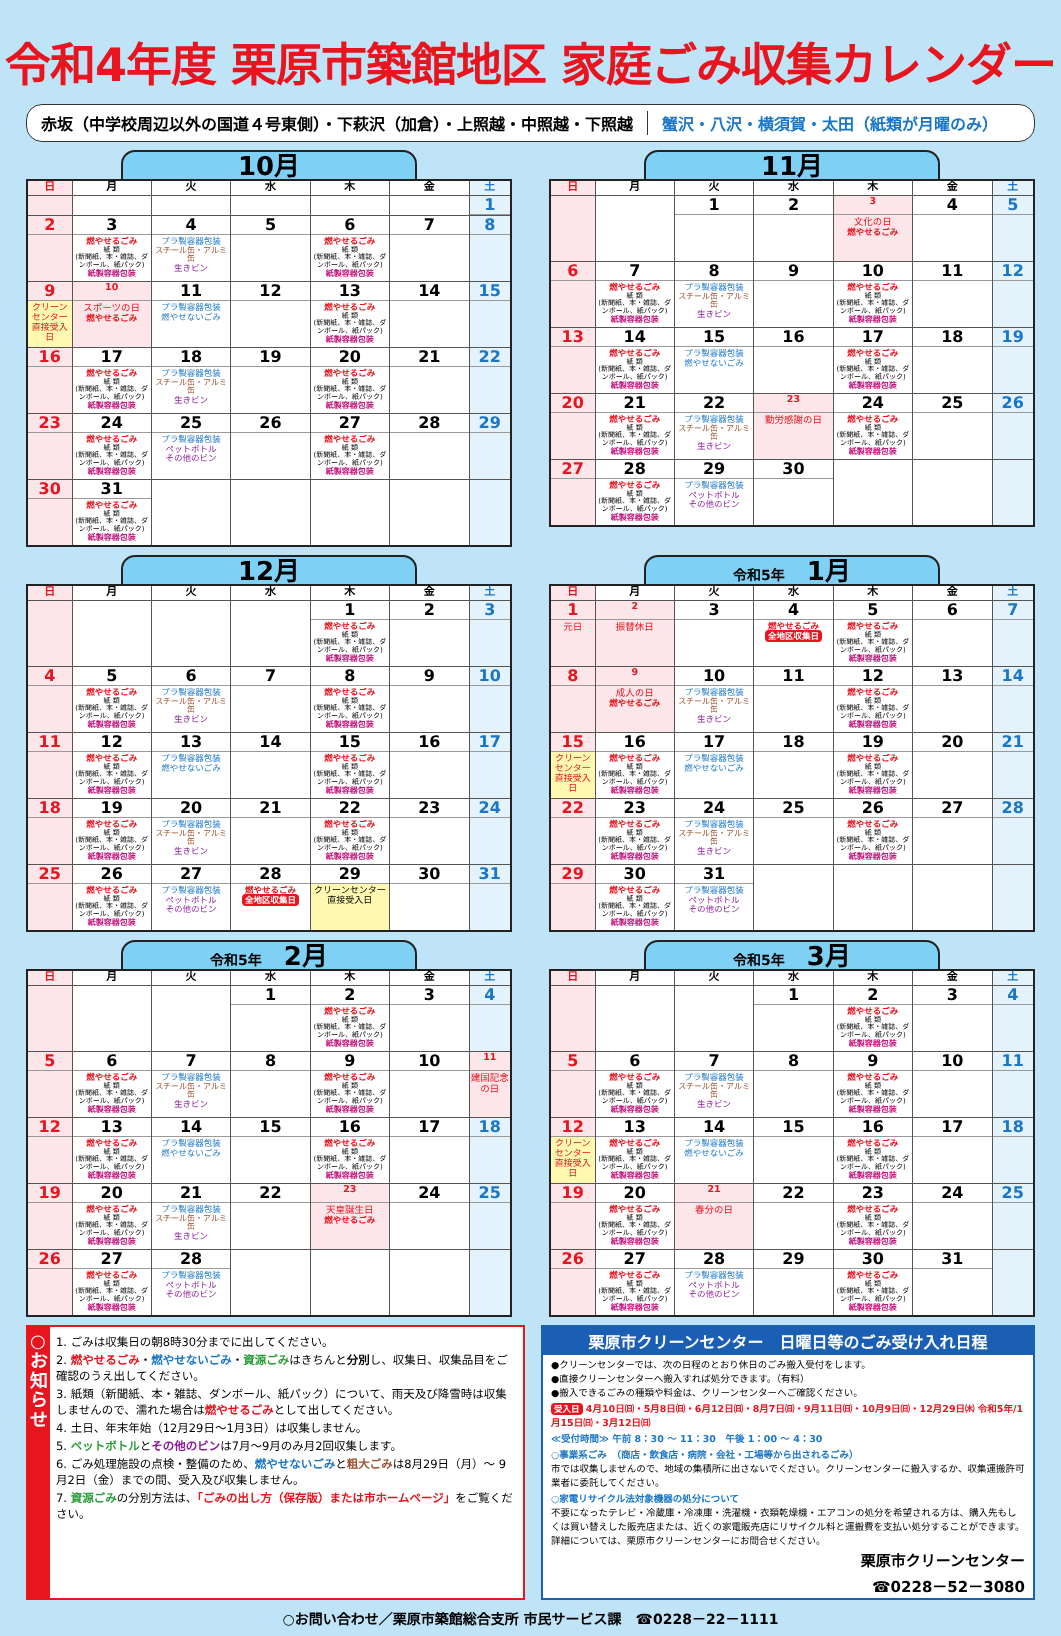令和4年度 栗原市築館地区 家庭ごみ収集カレンダー
赤坂（中学校周辺以外の国道４号東側）・下萩沢（加倉）・上照越・中照越・下照越
蟹沢・八沢・横須賀・太田（紙類が月曜のみ）
10月
| 日 | 月 | 火 | 水 | 木 | 金 | 土 |
| --- | --- | --- | --- | --- | --- | --- |
| | | | | | | 1 |
| 2 | 3 燃やせるごみ 紙 類 (新聞紙、本・雑誌、ダンボール、紙パック) 紙製容器包装 | 4 プラ製容器包装 スチール缶・アルミ缶 生きビン | 5 | 6 燃やせるごみ 紙 類 (新聞紙、本・雑誌、ダンボール、紙パック) 紙製容器包装 | 7 | 8 |
| 9 クリーンセンター直接受入日 | 10 スポーツの日 燃やせるごみ | 11 プラ製容器包装 燃やせないごみ | 12 | 13 燃やせるごみ 紙 類 (新聞紙、本・雑誌、ダンボール、紙パック) 紙製容器包装 | 14 | 15 |
| 16 | 17 燃やせるごみ 紙 類 (新聞紙、本・雑誌、ダンボール、紙パック) 紙製容器包装 | 18 プラ製容器包装 スチール缶・アルミ缶 生きビン | 19 | 20 燃やせるごみ 紙 類 (新聞紙、本・雑誌、ダンボール、紙パック) 紙製容器包装 | 21 | 22 |
| 23 | 24 燃やせるごみ 紙 類 (新聞紙、本・雑誌、ダンボール、紙パック) 紙製容器包装 | 25 プラ製容器包装 ペットボトル その他のビン | 26 | 27 燃やせるごみ 紙 類 (新聞紙、本・雑誌、ダンボール、紙パック) 紙製容器包装 | 28 | 29 |
| 30 | 31 燃やせるごみ 紙 類 (新聞紙、本・雑誌、ダンボール、紙パック) 紙製容器包装 | | | | | |
11月
| 日 | 月 | 火 | 水 | 木 | 金 | 土 |
| --- | --- | --- | --- | --- | --- | --- |
| | | 1 | 2 | 3 文化の日 燃やせるごみ | 4 | 5 |
| 6 | 7 燃やせるごみ 紙 類 (新聞紙、本・雑誌、ダンボール、紙パック) 紙製容器包装 | 8 プラ製容器包装 スチール缶・アルミ缶 生きビン | 9 | 10 燃やせるごみ 紙 類 (新聞紙、本・雑誌、ダンボール、紙パック) 紙製容器包装 | 11 | 12 |
| 13 | 14 燃やせるごみ 紙 類 (新聞紙、本・雑誌、ダンボール、紙パック) 紙製容器包装 | 15 プラ製容器包装 燃やせないごみ | 16 | 17 燃やせるごみ 紙 類 (新聞紙、本・雑誌、ダンボール、紙パック) 紙製容器包装 | 18 | 19 |
| 20 | 21 燃やせるごみ 紙 類 (新聞紙、本・雑誌、ダンボール、紙パック) 紙製容器包装 | 22 プラ製容器包装 スチール缶・アルミ缶 生きビン | 23 勤労感謝の日 | 24 燃やせるごみ 紙 類 (新聞紙、本・雑誌、ダンボール、紙パック) 紙製容器包装 | 25 | 26 |
| 27 | 28 燃やせるごみ 紙 類 (新聞紙、本・雑誌、ダンボール、紙パック) 紙製容器包装 | 29 プラ製容器包装 ペットボトル その他のビン | 30 | | | |
12月
| 日 | 月 | 火 | 水 | 木 | 金 | 土 |
| --- | --- | --- | --- | --- | --- | --- |
| | | | | 1 燃やせるごみ 紙 類 (新聞紙、本・雑誌、ダンボール、紙パック) 紙製容器包装 | 2 | 3 |
| 4 | 5 燃やせるごみ 紙 類 (新聞紙、本・雑誌、ダンボール、紙パック) 紙製容器包装 | 6 プラ製容器包装 スチール缶・アルミ缶 生きビン | 7 | 8 燃やせるごみ 紙 類 (新聞紙、本・雑誌、ダンボール、紙パック) 紙製容器包装 | 9 | 10 |
| 11 | 12 燃やせるごみ 紙 類 (新聞紙、本・雑誌、ダンボール、紙パック) 紙製容器包装 | 13 プラ製容器包装 燃やせないごみ | 14 | 15 燃やせるごみ 紙 類 (新聞紙、本・雑誌、ダンボール、紙パック) 紙製容器包装 | 16 | 17 |
| 18 | 19 燃やせるごみ 紙 類 (新聞紙、本・雑誌、ダンボール、紙パック) 紙製容器包装 | 20 プラ製容器包装 スチール缶・アルミ缶 生きビン | 21 | 22 燃やせるごみ 紙 類 (新聞紙、本・雑誌、ダンボール、紙パック) 紙製容器包装 | 23 | 24 |
| 25 | 26 燃やせるごみ 紙 類 (新聞紙、本・雑誌、ダンボール、紙パック) 紙製容器包装 | 27 プラ製容器包装 ペットボトル その他のビン | 28 燃やせるごみ 全地区収集日 | 29 クリーンセンター直接受入日 | 30 | 31 |
令和5年 1月
| 日 | 月 | 火 | 水 | 木 | 金 | 土 |
| --- | --- | --- | --- | --- | --- | --- |
| 1 元日 | 2 振替休日 | 3 | 4 燃やせるごみ 全地区収集日 | 5 燃やせるごみ 紙 類 (新聞紙、本・雑誌、ダンボール、紙パック) 紙製容器包装 | 6 | 7 |
| 8 | 9 成人の日 燃やせるごみ | 10 プラ製容器包装 スチール缶・アルミ缶 生きビン | 11 | 12 燃やせるごみ 紙 類 (新聞紙、本・雑誌、ダンボール、紙パック) 紙製容器包装 | 13 | 14 |
| 15 クリーンセンター直接受入日 | 16 燃やせるごみ 紙 類 (新聞紙、本・雑誌、ダンボール、紙パック) 紙製容器包装 | 17 プラ製容器包装 燃やせないごみ | 18 | 19 燃やせるごみ 紙 類 (新聞紙、本・雑誌、ダンボール、紙パック) 紙製容器包装 | 20 | 21 |
| 22 | 23 燃やせるごみ 紙 類 (新聞紙、本・雑誌、ダンボール、紙パック) 紙製容器包装 | 24 プラ製容器包装 スチール缶・アルミ缶 生きビン | 25 | 26 燃やせるごみ 紙 類 (新聞紙、本・雑誌、ダンボール、紙パック) 紙製容器包装 | 27 | 28 |
| 29 | 30 燃やせるごみ 紙 類 (新聞紙、本・雑誌、ダンボール、紙パック) 紙製容器包装 | 31 プラ製容器包装 ペットボトル その他のビン | | | | |
令和5年 2月
| 日 | 月 | 火 | 水 | 木 | 金 | 土 |
| --- | --- | --- | --- | --- | --- | --- |
| | | | 1 | 2 燃やせるごみ 紙 類 (新聞紙、本・雑誌、ダンボール、紙パック) 紙製容器包装 | 3 | 4 |
| 5 | 6 燃やせるごみ 紙 類 (新聞紙、本・雑誌、ダンボール、紙パック) 紙製容器包装 | 7 プラ製容器包装 スチール缶・アルミ缶 生きビン | 8 | 9 燃やせるごみ 紙 類 (新聞紙、本・雑誌、ダンボール、紙パック) 紙製容器包装 | 10 | 11 建国記念の日 |
| 12 | 13 燃やせるごみ 紙 類 (新聞紙、本・雑誌、ダンボール、紙パック) 紙製容器包装 | 14 プラ製容器包装 燃やせないごみ | 15 | 16 燃やせるごみ 紙 類 (新聞紙、本・雑誌、ダンボール、紙パック) 紙製容器包装 | 17 | 18 |
| 19 | 20 燃やせるごみ 紙 類 (新聞紙、本・雑誌、ダンボール、紙パック) 紙製容器包装 | 21 プラ製容器包装 スチール缶・アルミ缶 生きビン | 22 | 23 天皇誕生日 燃やせるごみ | 24 | 25 |
| 26 | 27 燃やせるごみ 紙 類 (新聞紙、本・雑誌、ダンボール、紙パック) 紙製容器包装 | 28 プラ製容器包装 ペットボトル その他のビン | | | | |
令和5年 3月
| 日 | 月 | 火 | 水 | 木 | 金 | 土 |
| --- | --- | --- | --- | --- | --- | --- |
| | | | 1 | 2 燃やせるごみ 紙 類 (新聞紙、本・雑誌、ダンボール、紙パック) 紙製容器包装 | 3 | 4 |
| 5 | 6 燃やせるごみ 紙 類 (新聞紙、本・雑誌、ダンボール、紙パック) 紙製容器包装 | 7 プラ製容器包装 スチール缶・アルミ缶 生きビン | 8 | 9 燃やせるごみ 紙 類 (新聞紙、本・雑誌、ダンボール、紙パック) 紙製容器包装 | 10 | 11 |
| 12 クリーンセンター直接受入日 | 13 燃やせるごみ 紙 類 (新聞紙、本・雑誌、ダンボール、紙パック) 紙製容器包装 | 14 プラ製容器包装 燃やせないごみ | 15 | 16 燃やせるごみ 紙 類 (新聞紙、本・雑誌、ダンボール、紙パック) 紙製容器包装 | 17 | 18 |
| 19 | 20 燃やせるごみ 紙 類 (新聞紙、本・雑誌、ダンボール、紙パック) 紙製容器包装 | 21 春分の日 | 22 | 23 燃やせるごみ 紙 類 (新聞紙、本・雑誌、ダンボール、紙パック) 紙製容器包装 | 24 | 25 |
| 26 | 27 燃やせるごみ 紙 類 (新聞紙、本・雑誌、ダンボール、紙パック) 紙製容器包装 | 28 プラ製容器包装 ペットボトル その他のビン | 29 | 30 燃やせるごみ 紙 類 (新聞紙、本・雑誌、ダンボール、紙パック) 紙製容器包装 | 31 | |
○お知らせ
1. ごみは収集日の朝8時30分までに出してください。
2. 燃やせるごみ・燃やせないごみ・資源ごみはきちんと分別し、収集日、収集品目をご確認のうえ出してください。
3. 紙類（新聞紙、本・雑誌、ダンボール、紙パック）について、雨天及び降雪時は収集しませんので、濡れた場合は燃やせるごみとして出してください。
4. 土日、年末年始（12月29日～1月3日）は収集しません。
5. ペットボトルとその他のビンは7月～9月のみ月2回収集します。
6. ごみ処理施設の点検・整備のため、燃やせないごみと粗大ごみは8月29日（月）～ 9月2日（金）までの間、受入及び収集しません。
7. 資源ごみの分別方法は、「ごみの出し方（保存版）または市ホームページ」をご覧ください。
栗原市クリーンセンター　日曜日等のごみ受け入れ日程
●クリーンセンターでは、次の日程のとおり休日のごみ搬入受付をします。
●直接クリーンセンターへ搬入すれば処分できます。（有料）
●搬入できるごみの種類や料金は、クリーンセンターへご確認ください。
受入日 4月10日㈰・5月8日㈰・6月12日㈰・8月7日㈰・9月11日㈰・10月9日㈰・12月29日㈭ 令和5年/1月15日㈰・3月12日㈰
≪受付時間≫ 午前 8：30 ～ 11：30　午後 1：00 ～ 4：30
○事業系ごみ　（商店・飲食店・病院・会社・工場等から出されるごみ）
市では収集しませんので、地域の集積所に出さないでください。クリーンセンターに搬入するか、収集運搬許可業者に委託してください。
○家電リサイクル法対象機器の処分について
不要になったテレビ・冷蔵庫・冷凍庫・洗濯機・衣類乾燥機・エアコンの処分を希望される方は、購入先もしくは買い替えした販売店または、近くの家電販売店にリサイクル料と運搬費を支払い処分することができます。詳細については、栗原市クリーンセンターにお問合せください。
栗原市クリーンセンター
☎0228－52－3080
○お問い合わせ／栗原市築館総合支所 市民サービス課　☎0228－22－1111